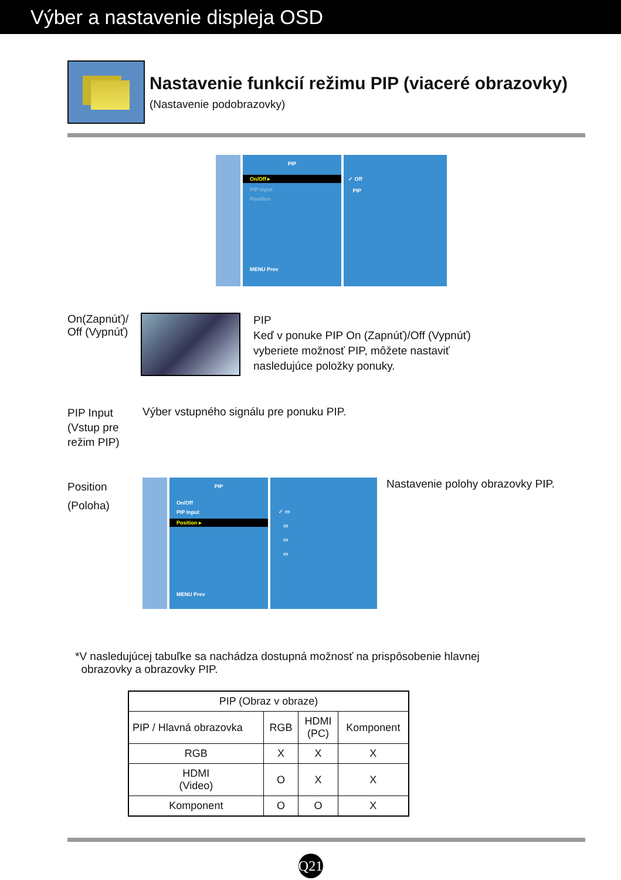Výber a nastavenie displeja OSD
Nastavenie funkcií režimu PIP (viaceré obrazovky)
(Nastavenie podobrazovky)
PIP
On/Off ▸
PIP Input
Position
MENU Prev
✓ Off
PIP
On(Zapnúť)/
Off (Vypnúť)
PIP
Keď v ponuke PIP On (Zapnúť)/Off (Vypnúť)
vyberiete možnosť PIP, môžete nastaviť
nasledujúce položky ponuky.
PIP Input
(Vstup pre
režim PIP)
Výber vstupného signálu pre ponuku PIP.
Position
(Poloha)
PIP
On/Off
PIP Input
Position ▸
MENU Prev
✓ ▭
▭
▭
▭
Nastavenie polohy obrazovky PIP.
*V nasledujúcej tabuľke sa nachádza dostupná možnosť na prispôsobenie hlavnej
obrazovky a obrazovky PIP.
| PIP (Obraz v obraze) | | | |
| --- | --- | --- | --- |
| PIP / Hlavná obrazovka | RGB | HDMI (PC) | Komponent |
| RGB | X | X | X |
| HDMI (Video) | O | X | X |
| Komponent | O | O | X |
Q21